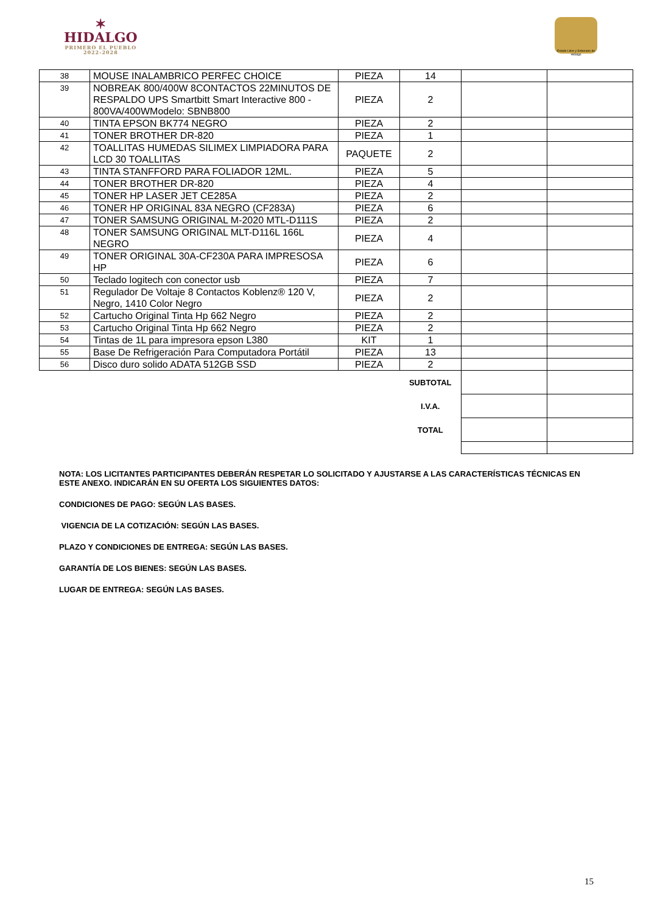✶
HIDALGO
PRIMERO EL PUEBLO
2022-2028
Estado Libre y Soberano de Hidalgo
| 38 | MOUSE INALAMBRICO PERFEC CHOICE | PIEZA | 14 | | |
| 39 | NOBREAK 800/400W 8CONTACTOS 22MINUTOS DE RESPALDO UPS Smartbitt Smart Interactive 800 - 800VA/400WModelo: SBNB800 | PIEZA | 2 | | |
| 40 | TINTA EPSON BK774 NEGRO | PIEZA | 2 | | |
| 41 | TONER BROTHER DR-820 | PIEZA | 1 | | |
| 42 | TOALLITAS HUMEDAS SILIMEX LIMPIADORA PARA LCD 30 TOALLITAS | PAQUETE | 2 | | |
| 43 | TINTA STANFFORD PARA FOLIADOR 12ML. | PIEZA | 5 | | |
| 44 | TONER BROTHER DR-820 | PIEZA | 4 | | |
| 45 | TONER HP LASER JET CE285A | PIEZA | 2 | | |
| 46 | TONER HP ORIGINAL 83A NEGRO (CF283A) | PIEZA | 6 | | |
| 47 | TONER SAMSUNG ORIGINAL M-2020 MTL-D111S | PIEZA | 2 | | |
| 48 | TONER SAMSUNG ORIGINAL MLT-D116L 166L NEGRO | PIEZA | 4 | | |
| 49 | TONER ORIGINAL 30A-CF230A PARA IMPRESOSA HP | PIEZA | 6 | | |
| 50 | Teclado logitech con conector usb | PIEZA | 7 | | |
| 51 | Regulador De Voltaje 8 Contactos Koblenz® 120 V, Negro, 1410 Color Negro | PIEZA | 2 | | |
| 52 | Cartucho Original Tinta Hp 662 Negro | PIEZA | 2 | | |
| 53 | Cartucho Original Tinta Hp 662 Negro | PIEZA | 2 | | |
| 54 | Tintas de 1L para impresora epson L380 | KIT | 1 | | |
| 55 | Base De Refrigeración Para Computadora Portátil | PIEZA | 13 | | |
| 56 | Disco duro solido ADATA 512GB SSD | PIEZA | 2 | | |
| | | | SUBTOTAL | | |
| | | | I.V.A. | | |
| | | | TOTAL | | |
NOTA: LOS LICITANTES PARTICIPANTES DEBERÁN RESPETAR LO SOLICITADO Y AJUSTARSE A LAS CARACTERÍSTICAS TÉCNICAS EN ESTE ANEXO. INDICARÁN EN SU OFERTA LOS SIGUIENTES DATOS:
CONDICIONES DE PAGO: SEGÚN LAS BASES.
VIGENCIA DE LA COTIZACIÓN: SEGÚN LAS BASES.
PLAZO Y CONDICIONES DE ENTREGA: SEGÚN LAS BASES.
GARANTÍA DE LOS BIENES: SEGÚN LAS BASES.
LUGAR DE ENTREGA: SEGÚN LAS BASES.
15